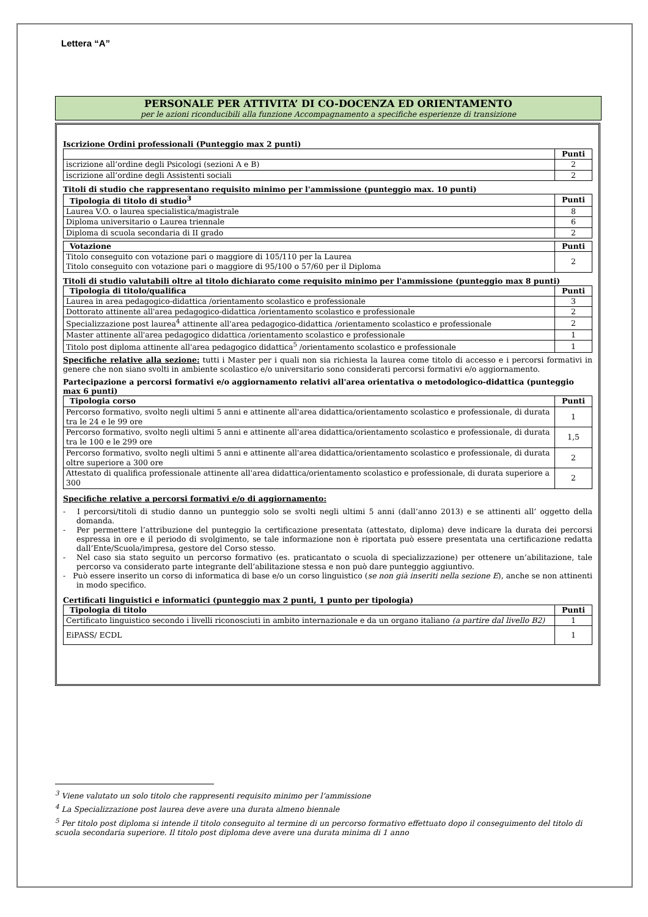Lettera “A”
PERSONALE PER ATTIVITA’ DI CO-DOCENZA ED ORIENTAMENTO
per le azioni riconducibili alla funzione Accompagnamento a specifiche esperienze di transizione
Iscrizione Ordini professionali (Punteggio max 2 punti)
| | Punti |
| --- | --- |
| iscrizione all’ordine degli Psicologi (sezioni A e B) | 2 |
| iscrizione all’ordine degli Assistenti sociali | 2 |
Titoli di studio che rappresentano requisito minimo per l'ammissione (punteggio max. 10 punti)
| Tipologia di titolo di studio<sup>3</sup> | Punti |
| --- | --- |
| Laurea V.O. o laurea specialistica/magistrale | 8 |
| Diploma universitario o Laurea triennale | 6 |
| Diploma di scuola secondaria di II grado | 2 |
| Votazione | Punti |
| --- | --- |
| Titolo conseguito con votazione pari o maggiore di 105/110 per la Laurea Titolo conseguito con votazione pari o maggiore di 95/100 o 57/60 per il Diploma | 2 |
Titoli di studio valutabili oltre al titolo dichiarato come requisito minimo per l'ammissione (punteggio max 8 punti)
| Tipologia di titolo/qualifica | Punti |
| --- | --- |
| Laurea in area pedagogico-didattica /orientamento scolastico e professionale | 3 |
| Dottorato attinente all'area pedagogico-didattica /orientamento scolastico e professionale | 2 |
| Specializzazione post laurea<sup>4</sup> attinente all'area pedagogico-didattica /orientamento scolastico e professionale | 2 |
| Master attinente all'area pedagogico didattica /orientamento scolastico e professionale | 1 |
| Titolo post diploma attinente all'area pedagogico didattica<sup>5</sup> /orientamento scolastico e professionale | 1 |
Specifiche relative alla sezione: tutti i Master per i quali non sia richiesta la laurea come titolo di accesso e i percorsi formativi in genere che non siano svolti in ambiente scolastico e/o universitario sono considerati percorsi formativi e/o aggiornamento.
Partecipazione a percorsi formativi e/o aggiornamento relativi all'area orientativa o metodologico-didattica (punteggio max 6 punti)
| Tipologia corso | Punti |
| --- | --- |
| Percorso formativo, svolto negli ultimi 5 anni e attinente all'area didattica/orientamento scolastico e professionale, di durata tra le 24 e le 99 ore | 1 |
| Percorso formativo, svolto negli ultimi 5 anni e attinente all'area didattica/orientamento scolastico e professionale, di durata tra le 100 e le 299 ore | 1,5 |
| Percorso formativo, svolto negli ultimi 5 anni e attinente all'area didattica/orientamento scolastico e professionale, di durata oltre superiore a 300 ore | 2 |
| Attestato di qualifica professionale attinente all'area didattica/orientamento scolastico e professionale, di durata superiore a 300 | 2 |
Specifiche relative a percorsi formativi e/o di aggiornamento:
- I percorsi/titoli di studio danno un punteggio solo se svolti negli ultimi 5 anni (dall’anno 2013) e se attinenti all’ oggetto della domanda.
- Per permettere l’attribuzione del punteggio la certificazione presentata (attestato, diploma) deve indicare la durata dei percorsi espressa in ore e il periodo di svolgimento, se tale informazione non è riportata può essere presentata una certificazione redatta dall’Ente/Scuola/impresa, gestore del Corso stesso.
- Nel caso sia stato seguito un percorso formativo (es. praticantato o scuola di specializzazione) per ottenere un’abilitazione, tale percorso va considerato parte integrante dell’abilitazione stessa e non può dare punteggio aggiuntivo.
- Può essere inserito un corso di informatica di base e/o un corso linguistico (se non già inseriti nella sezione E), anche se non attinenti in modo specifico.
Certificati linguistici e informatici (punteggio max 2 punti, 1 punto per tipologia)
| Tipologia di titolo | Punti |
| --- | --- |
| Certificato linguistico secondo i livelli riconosciuti in ambito internazionale e da un organo italiano (a partire dal livello B2) | 1 |
| EiPASS/ ECDL | 1 |
<sup>3</sup> Viene valutato un solo titolo che rappresenti requisito minimo per l’ammissione
<sup>4</sup> La Specializzazione post laurea deve avere una durata almeno biennale
<sup>5</sup> Per titolo post diploma si intende il titolo conseguito al termine di un percorso formativo effettuato dopo il conseguimento del titolo di scuola secondaria superiore. Il titolo post diploma deve avere una durata minima di 1 anno